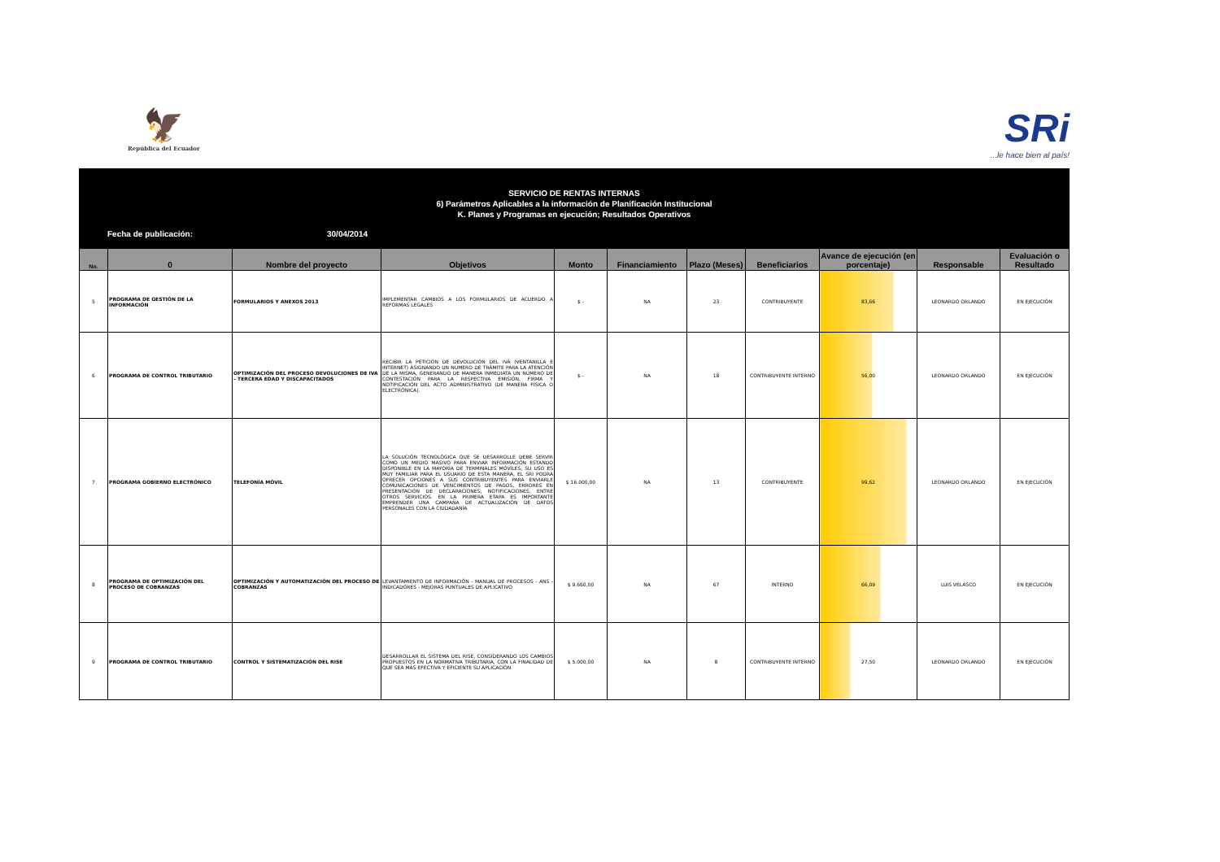🦅
República del Ecuador
SRi
...le hace bien al país!
SERVICIO DE RENTAS INTERNAS
6) Parámetros Aplicables a la información de Planificación Institucional
K. Planes y Programas en ejecución; Resultados Operativos
Fecha de publicación: 30/04/2014
| No. | 0 | Nombre del proyecto | Objetivos | Monto | Financiamiento | Plazo (Meses) | Beneficiarios | Avance de ejecución (en porcentaje) | Responsable | Evaluación o Resultado |
| --- | --- | --- | --- | --- | --- | --- | --- | --- | --- | --- |
| 5 | PROGRAMA DE GESTIÓN DE LA INFORMACIÓN | FORMULARIOS Y ANEXOS 2013 | IMPLEMENTAR CAMBIOS A LOS FORMULARIOS DE ACUERDO A REFORMAS LEGALES | $ - | NA | 23 | CONTRIBUYENTE | 83,66 | LEONARDO ORLANDO | EN EJECUCIÓN |
| 6 | PROGRAMA DE CONTROL TRIBUTARIO | OPTIMIZACIÓN DEL PROCESO DEVOLUCIONES DE IVA – TERCERA EDAD Y DISCAPACITADOS | RECIBIR LA PETICIÓN DE DEVOLUCIÓN DEL IVA (VENTANILLA E INTERNET) ASIGNANDO UN NÚMERO DE TRÁMITE PARA LA ATENCIÓN DE LA MISMA, GENERANDO DE MANERA INMEDIATA UN NÚMERO DE CONTESTACIÓN PARA LA RESPECTIVA EMISIÓN, FIRMA Y NOTIFICACIÓN DEL ACTO ADMINISTRATIVO (DE MANERA FÍSICA O ELECTRÓNICA). | $ - | NA | 18 | CONTRIBUYENTE INTERNO | 56,00 | LEONARDO ORLANDO | EN EJECUCIÓN |
| 7 | PROGRAMA GOBIERNO ELECTRÓNICO | TELEFONÍA MÓVIL | LA SOLUCIÓN TECNOLÓGICA QUE SE DESARROLLE DEBE SERVIR COMO UN MEDIO MASIVO PARA ENVIAR INFORMACIÓN ESTANDO DISPONIBLE EN LA MAYORÍA DE TERMINALES MÓVILES, SU USO ES MUY FAMILIAR PARA EL USUARIO DE ESTA MANERA, EL SRI PODRÁ OFRECER OPCIONES A SUS CONTRIBUYENTES PARA ENVIARLE COMUNICACIONES DE VENCIMIENTOS DE PAGOS, ERRORES EN PRESENTACIÓN DE DECLARACIONES, NOTIFICACIONES, ENTRE OTROS SERVICIOS. EN LA PRIMERA ETAPA ES IMPORTANTE EMPRENDER UNA CAMPAÑA DE ACTUALIZACIÓN DE DATOS PERSONALES CON LA CIUDADANÍA | $ 16.000,00 | NA | 13 | CONTRIBUYENTE | 99,62 | LEONARDO ORLANDO | EN EJECUCIÓN |
| 8 | PROGRAMA DE OPTIMIZACIÓN DEL PROCESO DE COBRANZAS | OPTIMIZACIÓN Y AUTOMATIZACIÓN DEL PROCESO DE COBRANZAS | LEVANTAMIENTO DE INFORMACIÓN - MANUAL DE PROCESOS - ANS - INDICADORES - MEJORAS PUNTUALES DE APLICATIVO | $ 9.660,00 | NA | 67 | INTERNO | 66,09 | LUIS VELASCO | EN EJECUCIÓN |
| 9 | PROGRAMA DE CONTROL TRIBUTARIO | CONTROL Y SISTEMATIZACIÓN DEL RISE | DESARROLLAR EL SISTEMA DEL RISE, CONSIDERANDO LOS CAMBIOS PROPUESTOS EN LA NORMATIVA TRIBUTARIA, CON LA FINALIDAD DE QUE SEA MÁS EFECTIVA Y EFICIENTE SU APLICACIÓN | $ 5.000,00 | NA | 8 | CONTRIBUYENTE INTERNO | 27,50 | LEONARDO ORLANDO | EN EJECUCIÓN |